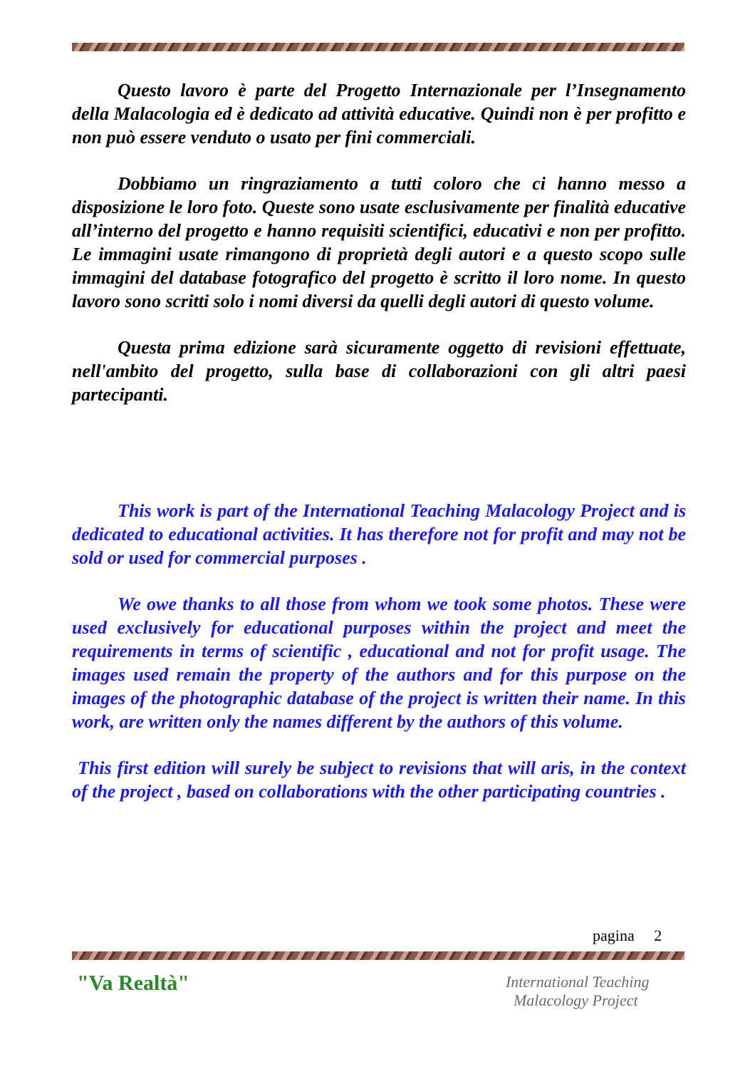Questo lavoro è parte del Progetto Internazionale per l’Insegnamento della Malacologia ed è dedicato ad attività educative. Quindi non è per profitto e non può essere venduto o usato per fini commerciali.
Dobbiamo un ringraziamento a tutti coloro che ci hanno messo a disposizione le loro foto. Queste sono usate esclusivamente per finalità educative all’interno del progetto e hanno requisiti scientifici, educativi e non per profitto. Le immagini usate rimangono di proprietà degli autori e a questo scopo sulle immagini del database fotografico del progetto è scritto il loro nome. In questo lavoro sono scritti solo i nomi diversi da quelli degli autori di questo volume.
Questa prima edizione sarà sicuramente oggetto di revisioni effettuate, nell'ambito del progetto, sulla base di collaborazioni con gli altri paesi partecipanti.
This work is part of the International Teaching Malacology Project and is dedicated to educational activities. It has therefore not for profit and may not be sold or used for commercial purposes .
We owe thanks to all those from whom we took some photos. These were used exclusively for educational purposes within the project and meet the requirements in terms of scientific , educational and not for profit usage. The images used remain the property of the authors and for this purpose on the images of the photographic database of the project is written their name. In this work, are written only the names different by the authors of this volume.
This first edition will surely be subject to revisions that will aris, in the context of the project , based on collaborations with the other participating countries .
pagina 2
"Va Realtà"
International Teaching
Malacology Project